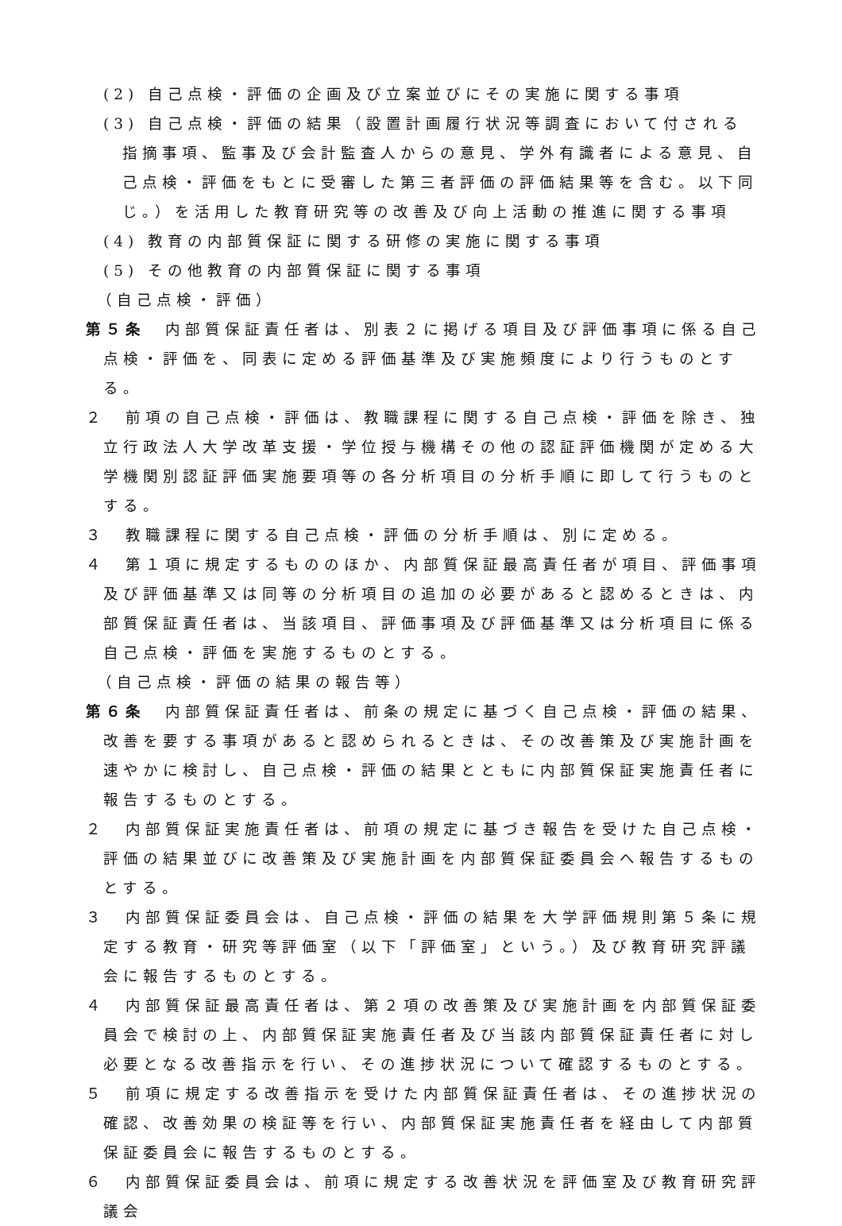(2) 自己点検・評価の企画及び立案並びにその実施に関する事項
(3) 自己点検・評価の結果（設置計画履行状況等調査において付される指摘事項、監事及び会計監査人からの意見、学外有識者による意見、自己点検・評価をもとに受審した第三者評価の評価結果等を含む。以下同じ。）を活用した教育研究等の改善及び向上活動の推進に関する事項
(4) 教育の内部質保証に関する研修の実施に関する事項
(5) その他教育の内部質保証に関する事項
（自己点検・評価）
第５条　内部質保証責任者は、別表２に掲げる項目及び評価事項に係る自己点検・評価を、同表に定める評価基準及び実施頻度により行うものとする。
２　前項の自己点検・評価は、教職課程に関する自己点検・評価を除き、独立行政法人大学改革支援・学位授与機構その他の認証評価機関が定める大学機関別認証評価実施要項等の各分析項目の分析手順に即して行うものとする。
３　教職課程に関する自己点検・評価の分析手順は、別に定める。
４　第１項に規定するもののほか、内部質保証最高責任者が項目、評価事項及び評価基準又は同等の分析項目の追加の必要があると認めるときは、内部質保証責任者は、当該項目、評価事項及び評価基準又は分析項目に係る自己点検・評価を実施するものとする。
（自己点検・評価の結果の報告等）
第６条　内部質保証責任者は、前条の規定に基づく自己点検・評価の結果、改善を要する事項があると認められるときは、その改善策及び実施計画を速やかに検討し、自己点検・評価の結果とともに内部質保証実施責任者に報告するものとする。
２　内部質保証実施責任者は、前項の規定に基づき報告を受けた自己点検・評価の結果並びに改善策及び実施計画を内部質保証委員会へ報告するものとする。
３　内部質保証委員会は、自己点検・評価の結果を大学評価規則第５条に規定する教育・研究等評価室（以下「評価室」という。）及び教育研究評議会に報告するものとする。
４　内部質保証最高責任者は、第２項の改善策及び実施計画を内部質保証委員会で検討の上、内部質保証実施責任者及び当該内部質保証責任者に対し必要となる改善指示を行い、その進捗状況について確認するものとする。
５　前項に規定する改善指示を受けた内部質保証責任者は、その進捗状況の確認、改善効果の検証等を行い、内部質保証実施責任者を経由して内部質保証委員会に報告するものとする。
６　内部質保証委員会は、前項に規定する改善状況を評価室及び教育研究評議会